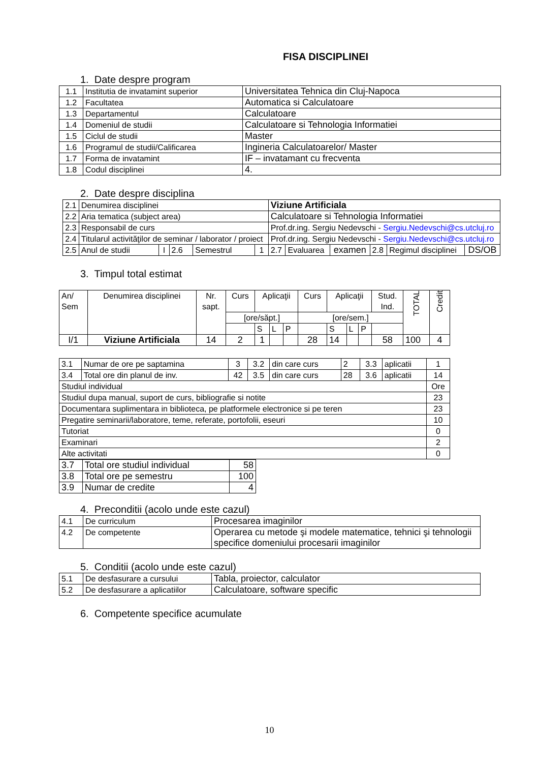FISA DISCIPLINEI
1. Date despre program
| 1.1 | Institutia de invatamint superior | Universitatea Tehnica din Cluj-Napoca |
| 1.2 | Facultatea | Automatica si Calculatoare |
| 1.3 | Departamentul | Calculatoare |
| 1.4 | Domeniul de studii | Calculatoare si Tehnologia Informatiei |
| 1.5 | Ciclul de studii | Master |
| 1.6 | Programul de studii/Calificarea | Ingineria Calculatoarelor/ Master |
| 1.7 | Forma de invatamint | IF – invatamant cu frecventa |
| 1.8 | Codul disciplinei | 4. |
2. Date despre disciplina
| 2.1 | Denumirea disciplinei | | | | | Viziune Artificiala | | | | | |
| 2.2 | Aria tematica (subject area) | | | | | Calculatoare si Tehnologia Informatiei | | | | | |
| 2.3 | Responsabil de curs | | | | | Prof.dr.ing. Sergiu Nedevschi - Sergiu.Nedevschi@cs.utcluj.ro | | | | | |
| 2.4 | Titularul activităţilor de seminar / laborator / proiect | | | | | Prof.dr.ing. Sergiu Nedevschi - Sergiu.Nedevschi@cs.utcluj.ro | | | | | |
| 2.5 | Anul de studii | I | 2.6 | Semestrul | 1 | 2.7 | Evaluarea | examen | 2.8 | Regimul disciplinei | DS/OB |
3. Timpul total estimat
| An/ Sem | Denumirea disciplinei | Nr. sapt. | Curs | Aplicaţii | | | Curs | Aplicaţii | | | Stud. Ind. | TOTAL | Credit |
| | | | [ore/săpt.] | | | | [ore/sem.] | | | | | | |
| | | | | S | L | P | | S | L | P | | | |
| I/1 | Viziune Artificiala | 14 | 2 | 1 | | | 28 | 14 | | | 58 | 100 | 4 |
| 3.1 | Numar de ore pe saptamina | 3 | 3.2 | din care curs | 2 | 3.3 | aplicatii | 1 |
| 3.4 | Total ore din planul de inv. | 42 | 3.5 | din care curs | 28 | 3.6 | aplicatii | 14 |
| Studiul individual | | | | | | | | Ore |
| Studiul dupa manual, suport de curs, bibliografie si notite | | | | | | | | 23 |
| Documentara suplimentara in biblioteca, pe platformele electronice si pe teren | | | | | | | | 23 |
| Pregatire seminarii/laboratore, teme, referate, portofolii, eseuri | | | | | | | | 10 |
| Tutoriat | | | | | | | | 0 |
| Examinari | | | | | | | | 2 |
| Alte activitati | | | | | | | | 0 |
| 3.7 | Total ore studiul individual | 58 |
| 3.8 | Total ore pe semestru | 100 |
| 3.9 | Numar de credite | 4 |
4. Preconditii (acolo unde este cazul)
| 4.1 | De curriculum | Procesarea imaginilor |
| 4.2 | De competente | Operarea cu metode şi modele matematice, tehnici şi tehnologii specifice domeniului procesarii imaginilor |
5. Conditii (acolo unde este cazul)
| 5.1 | De desfasurare a cursului | Tabla, proiector, calculator |
| 5.2 | De desfasurare a aplicatiilor | Calculatoare, software specific |
6. Competente specifice acumulate
10